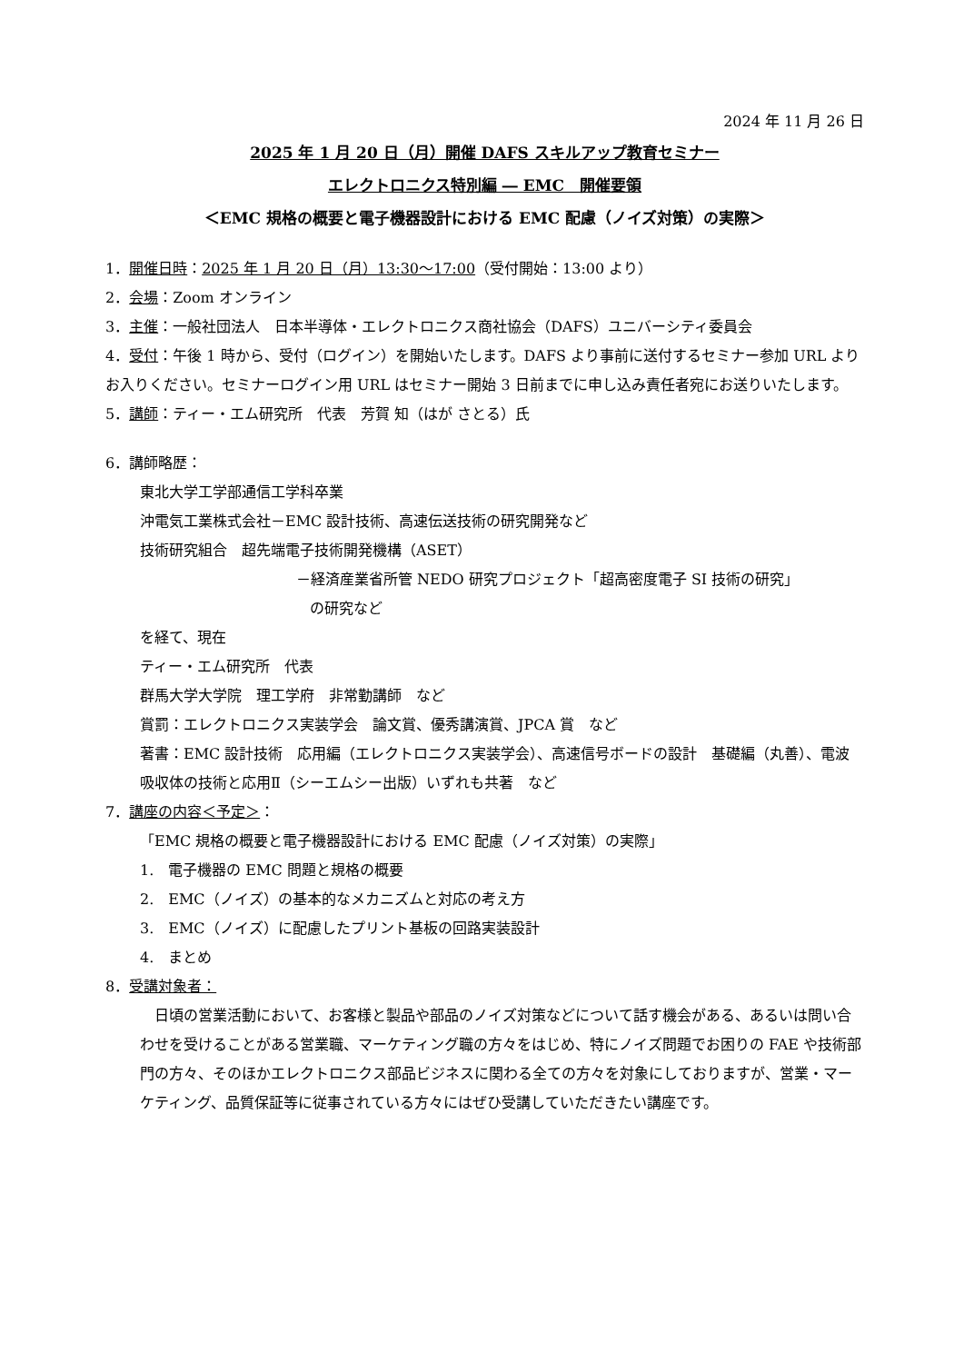2024 年 11 月 26 日
2025 年 1 月 20 日（月）開催 DAFS スキルアップ教育セミナー
エレクトロニクス特別編 ― EMC　開催要領
＜EMC 規格の概要と電子機器設計における EMC 配慮（ノイズ対策）の実際＞
1．開催日時：2025 年 1 月 20 日（月）13:30～17:00（受付開始：13:00 より）
2．会場：Zoom オンライン
3．主催：一般社団法人　日本半導体・エレクトロニクス商社協会（DAFS）ユニバーシティ委員会
4．受付：午後 1 時から、受付（ログイン）を開始いたします。DAFS より事前に送付するセミナー参加 URL よりお入りください。セミナーログイン用 URL はセミナー開始 3 日前までに申し込み責任者宛にお送りいたします。
5．講師：ティー・エム研究所　代表　芳賀 知（はが さとる）氏
6．講師略歴：
東北大学工学部通信工学科卒業
沖電気工業株式会社－EMC 設計技術、高速伝送技術の研究開発など
技術研究組合　超先端電子技術開発機構（ASET）
－経済産業省所管 NEDO 研究プロジェクト「超高密度電子 SI 技術の研究」
の研究など
を経て、現在
ティー・エム研究所　代表
群馬大学大学院　理工学府　非常勤講師　など
賞罰：エレクトロニクス実装学会　論文賞、優秀講演賞、JPCA 賞　など
著書：EMC 設計技術　応用編（エレクトロニクス実装学会）、高速信号ボードの設計　基礎編（丸善）、電波吸収体の技術と応用Ⅱ（シーエムシー出版）いずれも共著　など
7．講座の内容＜予定＞：
「EMC 規格の概要と電子機器設計における EMC 配慮（ノイズ対策）の実際」
1.　電子機器の EMC 問題と規格の概要
2.　EMC（ノイズ）の基本的なメカニズムと対応の考え方
3.　EMC（ノイズ）に配慮したプリント基板の回路実装設計
4.　まとめ
8．受講対象者：
　日頃の営業活動において、お客様と製品や部品のノイズ対策などについて話す機会がある、あるいは問い合わせを受けることがある営業職、マーケティング職の方々をはじめ、特にノイズ問題でお困りの FAE や技術部門の方々、そのほかエレクトロニクス部品ビジネスに関わる全ての方々を対象にしておりますが、営業・マーケティング、品質保証等に従事されている方々にはぜひ受講していただきたい講座です。